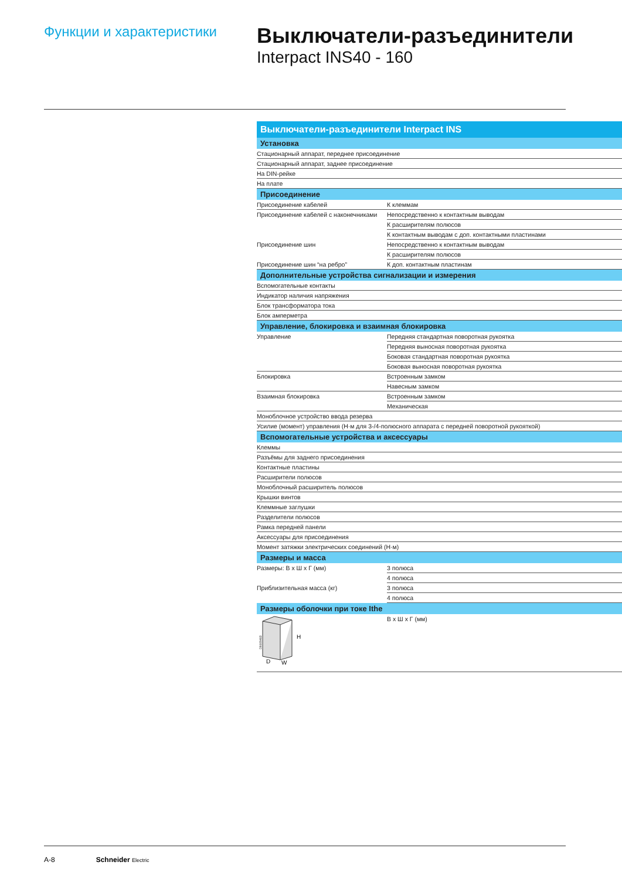Функции и характеристики
Выключатели-разъединители
Interpact INS40 - 160
| Выключатели-разъединители Interpact INS | |
| --- | --- |
| Установка | |
| Стационарный аппарат, переднее присоединение | |
| Стационарный аппарат, заднее присоединение | |
| На DIN-рейке | |
| На плате | |
| Присоединение | |
| Присоединение кабелей | К клеммам |
| Присоединение кабелей с наконечниками | Непосредственно к контактным выводам |
| | К расширителям полюсов |
| | К контактным выводам с доп. контактными пластинами |
| Присоединение шин | Непосредственно к контактным выводам |
| | К расширителям полюсов |
| Присоединение шин “на ребро” | К доп. контактным пластинам |
| Дополнительные устройства сигнализации и измерения | |
| Вспомогательные контакты | |
| Индикатор наличия напряжения | |
| Блок трансформатора тока | |
| Блок амперметра | |
| Управление, блокировка и взаимная блокировка | |
| Управление | Передняя стандартная поворотная рукоятка |
| | Передняя выносная поворотная рукоятка |
| | Боковая стандартная поворотная рукоятка |
| | Боковая выносная поворотная рукоятка |
| Блокировка | Встроенным замком |
| | Навесным замком |
| Взаимная блокировка | Встроенным замком |
| | Механическая |
| Моноблочное устройство ввода резерва | |
| Усилие (момент) управления (Н·м для 3-/4-полюсного аппарата с передней поворотной рукояткой) | |
| Вспомогательные устройства и аксессуары | |
| Клеммы | |
| Разъёмы для заднего присоединения | |
| Контактные пластины | |
| Расширители полюсов | |
| Моноблочный расширитель полюсов | |
| Крышки винтов | |
| Клеммные заглушки | |
| Разделители полюсов | |
| Рамка передней панели | |
| Аксессуары для присоединения | |
| Момент затяжки электрических соединений (Н·м) | |
| Размеры и масса | |
| Размеры: В х Ш х Г (мм) | 3 полюса |
| | 4 полюса |
| Приблизительная масса (кг) | 3 полюса |
| | 4 полюса |
| Размеры оболочки при токе Ithe | |
| DB105413 H D W | В х Ш х Г (мм) |
A-8 Schneider Electric